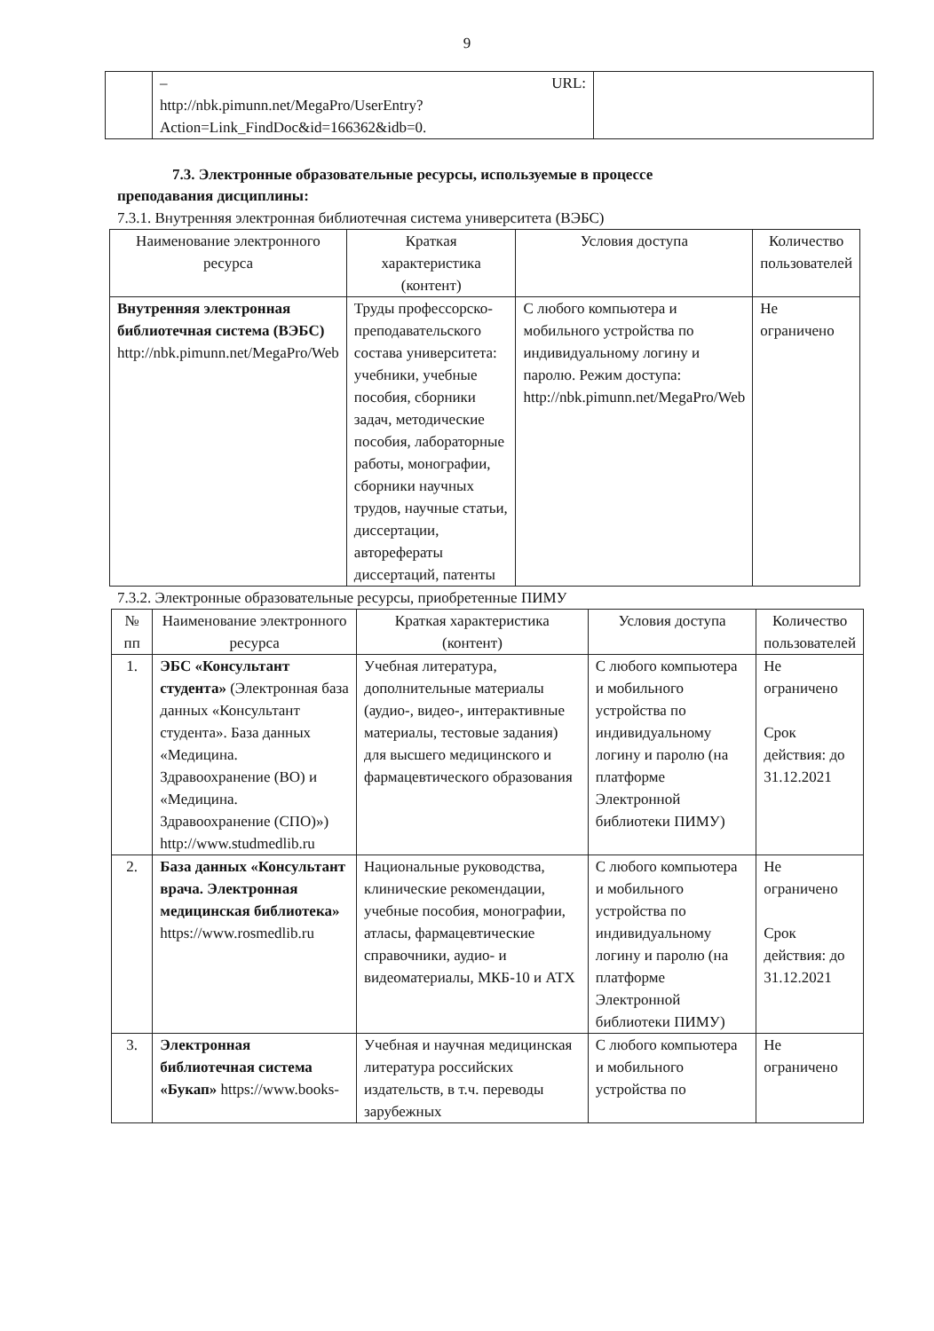9
| | – URL: http://nbk.pimunn.net/MegaPro/UserEntry?Action=Link_FindDoc&id=166362&idb=0 . | |
7.3. Электронные образовательные ресурсы, используемые в процессе
преподавания дисциплины:
7.3.1. Внутренняя электронная библиотечная система университета (ВЭБС)
| Наименование электронного ресурса | Краткая характеристика (контент) | Условия доступа | Количество пользователей |
| --- | --- | --- | --- |
| Внутренняя электронная библиотечная система (ВЭБС) http://nbk.pimunn.net/MegaPro/Web | Труды профессорско-преподавательского состава университета: учебники, учебные пособия, сборники задач, методические пособия, лабораторные работы, монографии, сборники научных трудов, научные статьи, диссертации, авторефераты диссертаций, патенты | С любого компьютера и мобильного устройства по индивидуальному логину и паролю. Режим доступа: http://nbk.pimunn.net/MegaPro/Web | Не ограничено |
7.3.2. Электронные образовательные ресурсы, приобретенные ПИМУ
| № пп | Наименование электронного ресурса | Краткая характеристика (контент) | Условия доступа | Количество пользователей |
| --- | --- | --- | --- | --- |
| 1. | ЭБС «Консультант студента» (Электронная база данных «Консультант студента». База данных «Медицина. Здравоохранение (ВО) и «Медицина. Здравоохранение (СПО)») http://www.studmedlib.ru | Учебная литература, дополнительные материалы (аудио-, видео-, интерактивные материалы, тестовые задания) для высшего медицинского и фармацевтического образования | С любого компьютера и мобильного устройства по индивидуальному логину и паролю (на платформе Электронной библиотеки ПИМУ) | Не ограничено Срок действия: до 31.12.2021 |
| 2. | База данных «Консультант врача. Электронная медицинская библиотека» https://www.rosmedlib.ru | Национальные руководства, клинические рекомендации, учебные пособия, монографии, атласы, фармацевтические справочники, аудио- и видеоматериалы, МКБ-10 и АТХ | С любого компьютера и мобильного устройства по индивидуальному логину и паролю (на платформе Электронной библиотеки ПИМУ) | Не ограничено Срок действия: до 31.12.2021 |
| 3. | Электронная библиотечная система «Букап» https://www.books- | Учебная и научная медицинская литература российских издательств, в т.ч. переводы зарубежных | С любого компьютера и мобильного устройства по | Не ограничено |